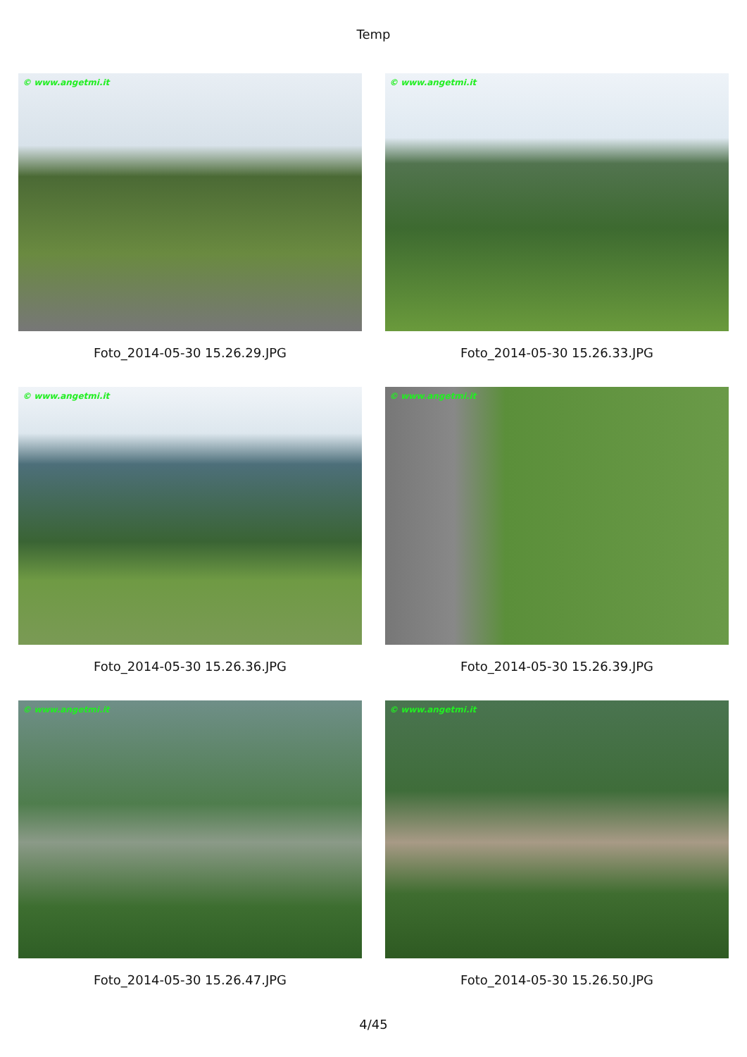Temp
© www.angetmi.it
Foto_2014-05-30 15.26.29.JPG
© www.angetmi.it
Foto_2014-05-30 15.26.33.JPG
© www.angetmi.it
Foto_2014-05-30 15.26.36.JPG
© www.angetmi.it
Foto_2014-05-30 15.26.39.JPG
© www.angetmi.it
Foto_2014-05-30 15.26.47.JPG
© www.angetmi.it
Foto_2014-05-30 15.26.50.JPG
4/45